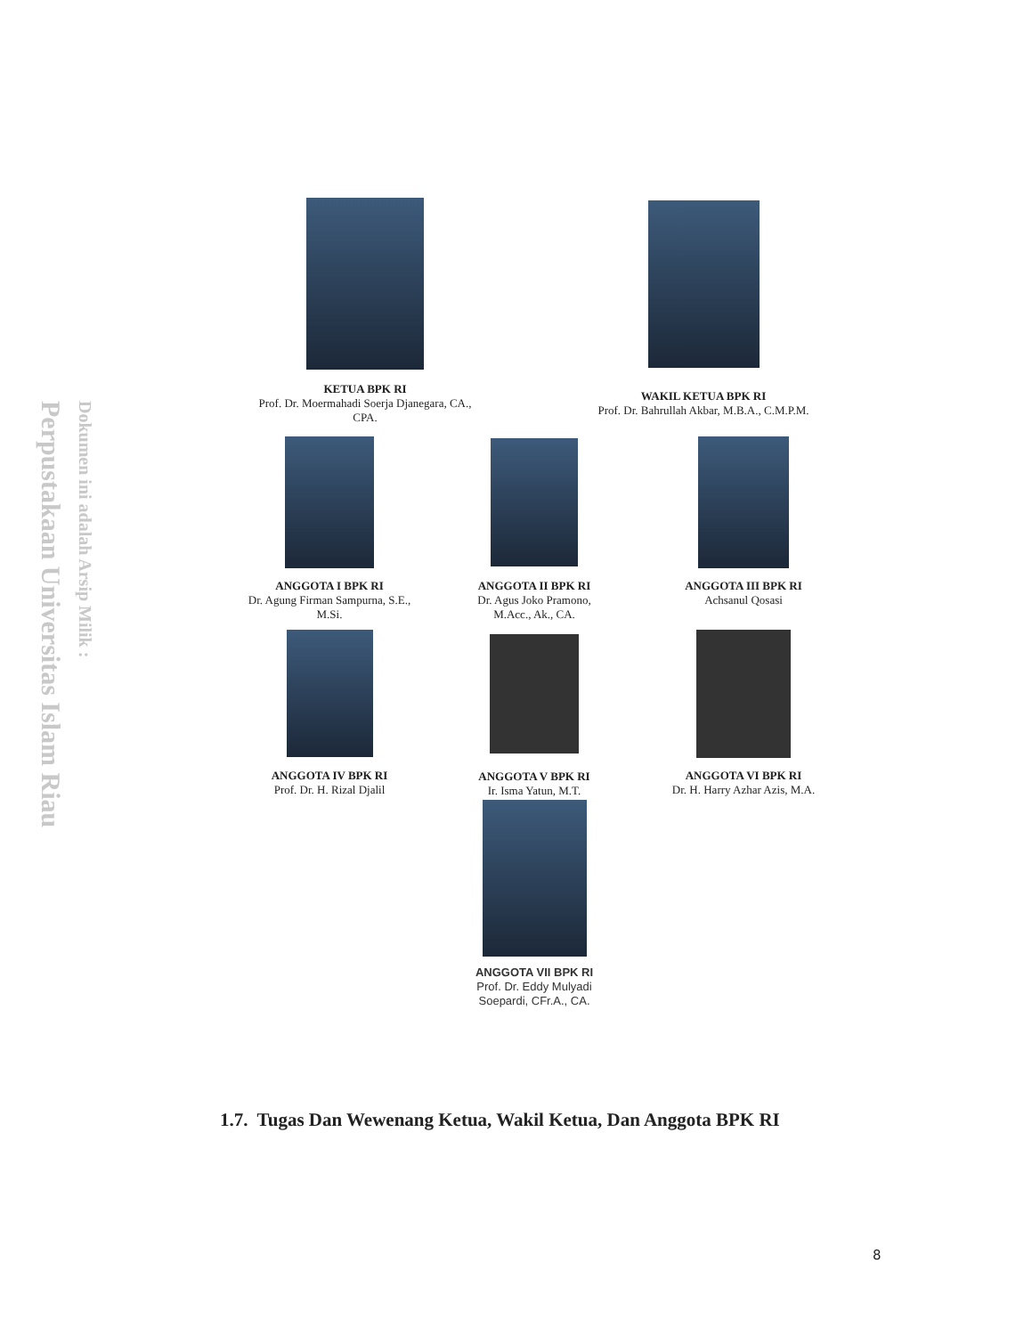Perpustakaan Universitas Islam Riau
Dokumen ini adalah Arsip Milik :
KETUA BPK RI
Prof. Dr. Moermahadi Soerja Djanegara, CA., CPA.
WAKIL KETUA BPK RI
Prof. Dr. Bahrullah Akbar, M.B.A., C.M.P.M.
ANGGOTA I BPK RI
Dr. Agung Firman Sampurna, S.E., M.Si.
ANGGOTA II BPK RI
Dr. Agus Joko Pramono, M.Acc., Ak., CA.
ANGGOTA III BPK RI
Achsanul Qosasi
ANGGOTA IV BPK RI
Prof. Dr. H. Rizal Djalil
ANGGOTA V BPK RI
Ir. Isma Yatun, M.T.
ANGGOTA VI BPK RI
Dr. H. Harry Azhar Azis, M.A.
ANGGOTA VII BPK RI
Prof. Dr. Eddy Mulyadi Soepardi, CFr.A., CA.
1.7. Tugas Dan Wewenang Ketua, Wakil Ketua, Dan Anggota BPK RI
8